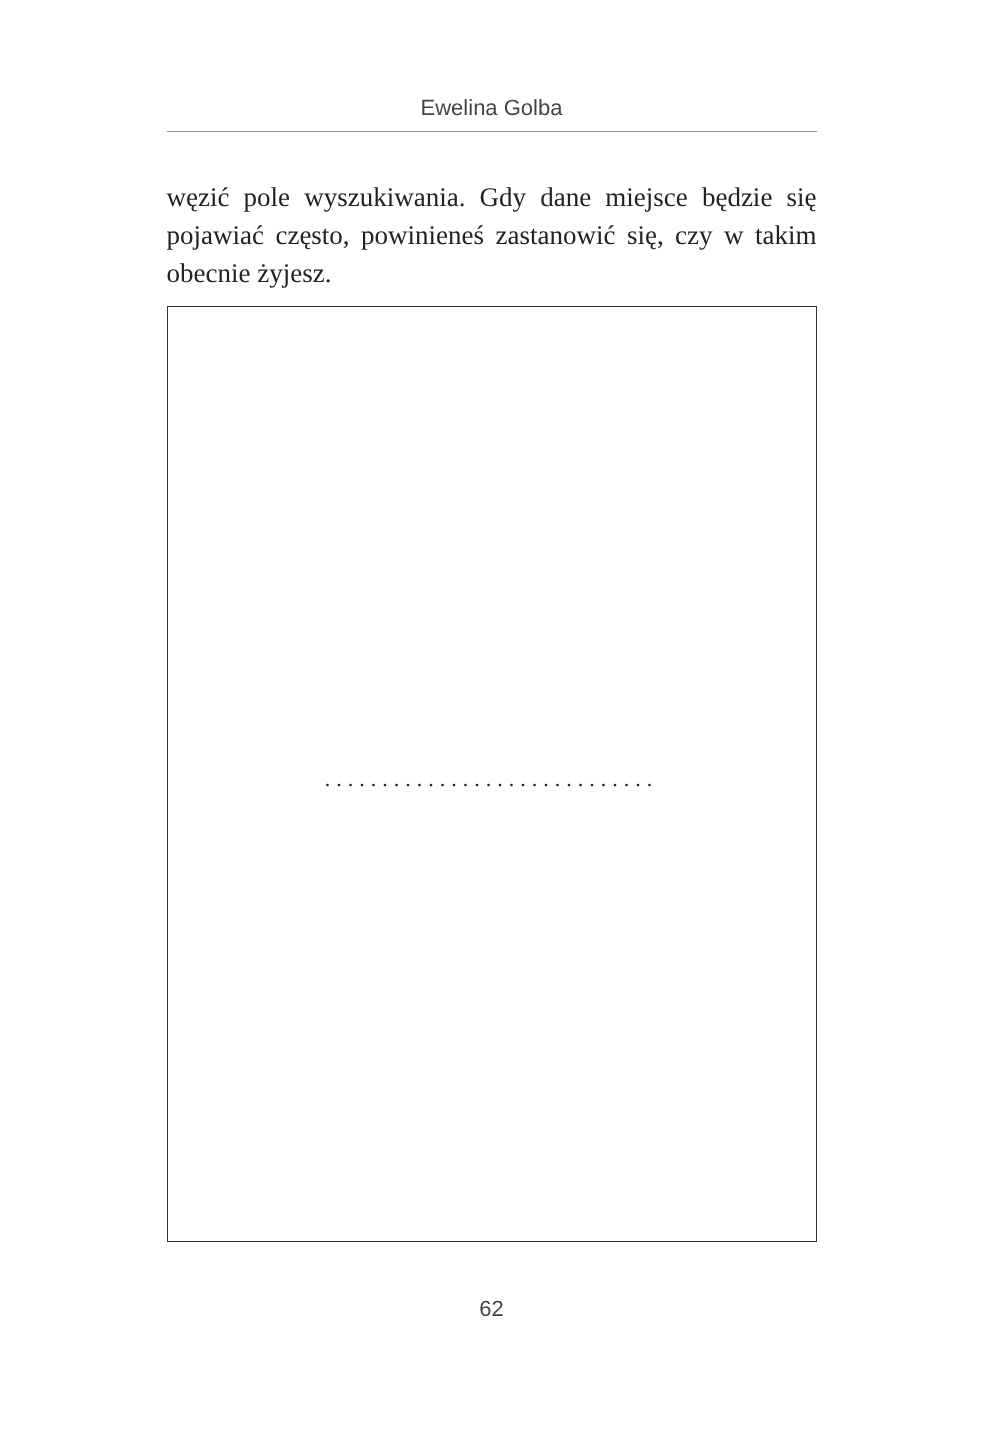Ewelina Golba
węzić pole wyszukiwania. Gdy dane miejsce będzie się pojawiać często, powinieneś zastanowić się, czy w takim obecnie żyjesz.
.............................
62